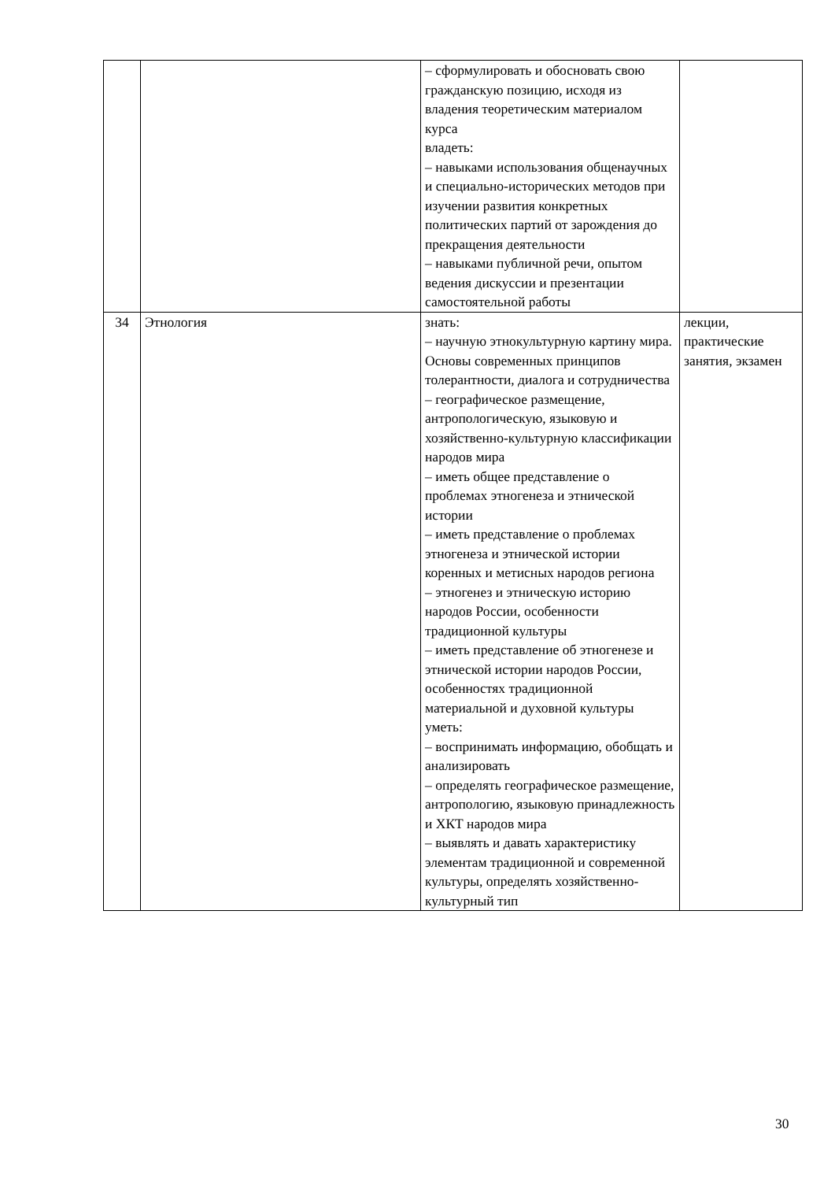| | | – сформулировать и обосновать свою гражданскую позицию, исходя из владения теоретическим материалом курса владеть: – навыками использования общенаучных и специально-исторических методов при изучении развития конкретных политических партий от зарождения до прекращения деятельности – навыками публичной речи, опытом ведения дискуссии и презентации самостоятельной работы | |
| 34 | Этнология | знать: – научную этнокультурную картину мира. Основы современных принципов толерантности, диалога и сотрудничества – географическое размещение, антропологическую, языковую и хозяйственно-культурную классификации народов мира – иметь общее представление о проблемах этногенеза и этнической истории – иметь представление о проблемах этногенеза и этнической истории коренных и метисных народов региона – этногенез и этническую историю народов России, особенности традиционной культуры – иметь представление об этногенезе и этнической истории народов России, особенностях традиционной материальной и духовной культуры уметь: – воспринимать информацию, обобщать и анализировать – определять географическое размещение, антропологию, языковую принадлежность и ХКТ народов мира – выявлять и давать характеристику элементам традиционной и современной культуры, определять хозяйственно-культурный тип | лекции, практические занятия, экзамен |
30